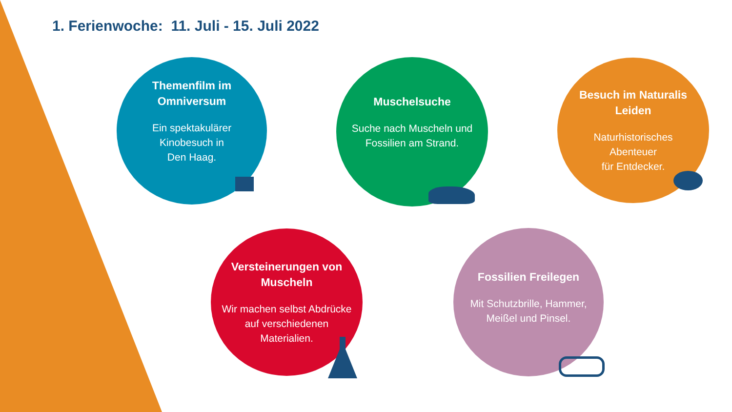1. Ferienwoche: 11. Juli - 15. Juli 2022
Themenfilm im
Omniversum
Ein spektakulärer
Kinobesuch in
Den Haag.
Muschelsuche
Suche nach Muscheln und
Fossilien am Strand.
Besuch im Naturalis
Leiden
Naturhistorisches
Abenteuer
für Entdecker.
Versteinerungen von
Muscheln
Wir machen selbst Abdrücke
auf verschiedenen
Materialien.
Fossilien Freilegen
Mit Schutzbrille, Hammer,
Meißel und Pinsel.